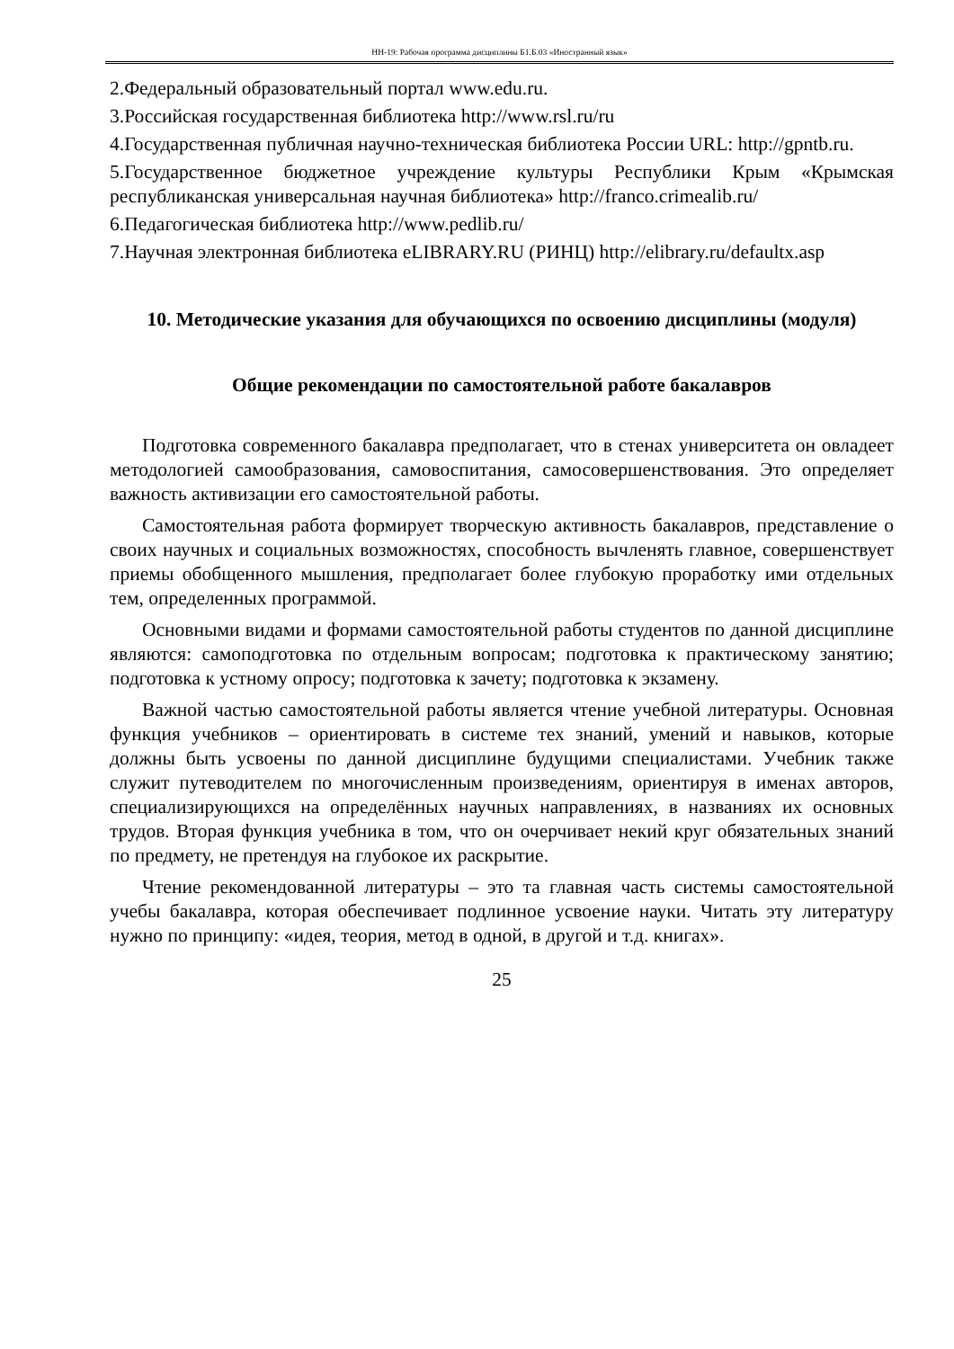НН-19: Рабочая программа дисциплины Б1.Б.03 «Иностранный язык»
2.Федеральный образовательный портал www.edu.ru.
3.Российская государственная библиотека http://www.rsl.ru/ru
4.Государственная публичная научно-техническая библиотека России URL: http://gpntb.ru.
5.Государственное бюджетное учреждение культуры Республики Крым «Крымская республиканская универсальная научная библиотека» http://franco.crimealib.ru/
6.Педагогическая библиотека http://www.pedlib.ru/
7.Научная электронная библиотека eLIBRARY.RU (РИНЦ) http://elibrary.ru/defaultx.asp
10. Методические указания для обучающихся по освоению дисциплины (модуля)
Общие рекомендации по самостоятельной работе бакалавров
Подготовка современного бакалавра предполагает, что в стенах университета он овладеет методологией самообразования, самовоспитания, самосовершенствования. Это определяет важность активизации его самостоятельной работы.
Самостоятельная работа формирует творческую активность бакалавров, представление о своих научных и социальных возможностях, способность вычленять главное, совершенствует приемы обобщенного мышления, предполагает более глубокую проработку ими отдельных тем, определенных программой.
Основными видами и формами самостоятельной работы студентов по данной дисциплине являются: самоподготовка по отдельным вопросам; подготовка к практическому занятию; подготовка к устному опросу; подготовка к зачету; подготовка к экзамену.
Важной частью самостоятельной работы является чтение учебной литературы. Основная функция учебников – ориентировать в системе тех знаний, умений и навыков, которые должны быть усвоены по данной дисциплине будущими специалистами. Учебник также служит путеводителем по многочисленным произведениям, ориентируя в именах авторов, специализирующихся на определённых научных направлениях, в названиях их основных трудов. Вторая функция учебника в том, что он очерчивает некий круг обязательных знаний по предмету, не претендуя на глубокое их раскрытие.
Чтение рекомендованной литературы – это та главная часть системы самостоятельной учебы бакалавра, которая обеспечивает подлинное усвоение науки. Читать эту литературу нужно по принципу: «идея, теория, метод в одной, в другой и т.д. книгах».
25